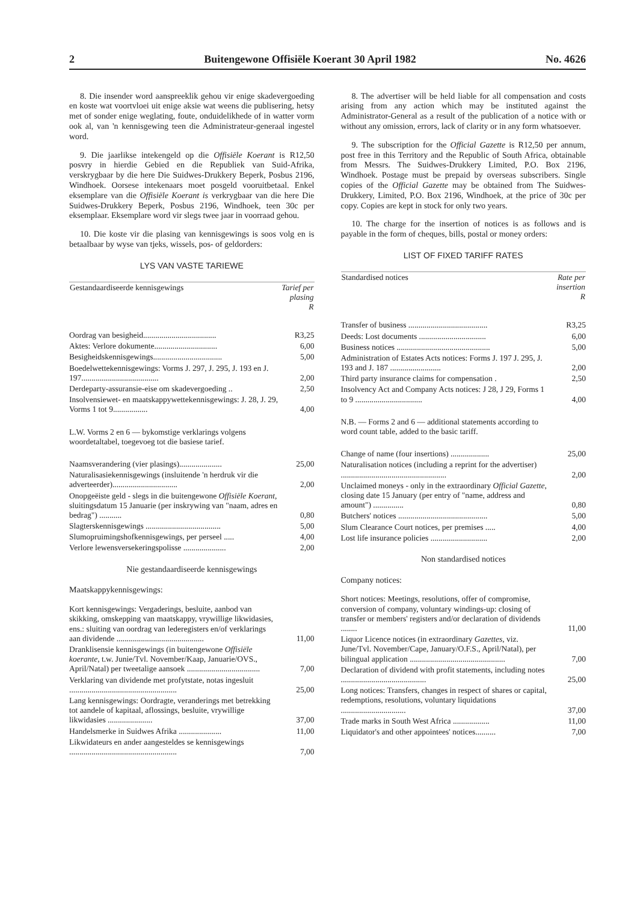2 Buitengewone Offisiële Koerant 30 April 1982 No. 4626
8. Die insender word aanspreeklik gehou vir enige skadevergoeding en koste wat voortvloei uit enige aksie wat weens die publisering, hetsy met of sonder enige weglating, foute, onduidelikhede of in watter vorm ook al, van 'n kennisgewing teen die Administrateur-generaal ingestel word.
9. Die jaarlikse intekengeld op die Offisiële Koerant is R12,50 posvry in hierdie Gebied en die Republiek van Suid-Afrika, verskrygbaar by die here Die Suidwes-Drukkery Beperk, Posbus 2196, Windhoek. Oorsese intekenaars moet posgeld vooruitbetaal. Enkel eksemplare van die Offisiële Koerant is verkrygbaar van die here Die Suidwes-Drukkery Beperk, Posbus 2196, Windhoek, teen 30c per eksemplaar. Eksemplare word vir slegs twee jaar in voorraad gehou.
10. Die koste vir die plasing van kennisgewings is soos volg en is betaalbaar by wyse van tjeks, wissels, pos- of geldorders:
LYS VAN VASTE TARIEWE
| Gestandaardiseerde kennisgewings | Tarief per plasing R |
| --- | --- |
| Oordrag van besigheid.................................... | R3,25 |
| Aktes: Verlore dokumente............................... | 6,00 |
| Besigheidskennisgewings.................................. | 5,00 |
| Boedelwettekennisgewings: Vorms J. 297, J. 295, J. 193 en J. 197...................................... | 2,00 |
| Derdeparty-assuransie-eise om skadevergoeding .. | 2,50 |
| Insolvensiewet- en maatskappywettekennisgewings: J. 28, J. 29, Vorms 1 tot 9................. | 4,00 |
| L.W. Vorms 2 en 6 — bykomstige verklarings volgens woordetaltabel, toegevoeg tot die basiese tarief. | |
| Naamsverandering (vier plasings)..................... | 25,00 |
| Naturalisasiekennisgewings (insluitende 'n herdruk vir die adverteerder)................................ | 2,00 |
| Onopgeëiste geld - slegs in die buitengewone Offisiële Koerant , sluitingsdatum 15 Januarie (per inskrywing van "naam, adres en bedrag") ........... | 0,80 |
| Slagterskennisgewings ..................................... | 5,00 |
| Slumopruimingshofkennisgewings, per perseel ..... | 4,00 |
| Verlore lewensversekeringspolisse ..................... | 2,00 |
Nie gestandaardiseerde kennisgewings
Maatskappykennisgewings:
| Kort kennisgewings: Vergaderings, besluite, aanbod van skikking, omskepping van maatskappy, vrywillige likwidasies, ens.: sluiting van oordrag van lederegisters en/of verklarings aan dividende ........................................... | 11,00 |
| Dranklisensie kennisgewings (in buitengewone Offisiële koerante , t.w. Junie/Tvl. November/Kaap, Januarie/OVS., April/Natal) per tweetalige aansoek .................................... | 7,00 |
| Verklaring van dividende met profytstate, notas ingesluit ..................................................... | 25,00 |
| Lang kennisgewings: Oordragte, veranderings met betrekking tot aandele of kapitaal, aflossings, besluite, vrywillige likwidasies ...................... | 37,00 |
| Handelsmerke in Suidwes Afrika ..................... | 11,00 |
| Likwidateurs en ander aangesteldes se kennisgewings ..................................................... | 7,00 |
8. The advertiser will be held liable for all compensation and costs arising from any action which may be instituted against the Administrator-General as a result of the publication of a notice with or without any omission, errors, lack of clarity or in any form whatsoever.
9. The subscription for the Official Gazette is R12,50 per annum, post free in this Territory and the Republic of South Africa, obtainable from Messrs. The Suidwes-Drukkery Limited, P.O. Box 2196, Windhoek. Postage must be prepaid by overseas subscribers. Single copies of the Official Gazette may be obtained from The Suidwes-Drukkery, Limited, P.O. Box 2196, Windhoek, at the price of 30c per copy. Copies are kept in stock for only two years.
10. The charge for the insertion of notices is as follows and is payable in the form of cheques, bills, postal or money orders:
LIST OF FIXED TARIFF RATES
| Standardised notices | Rate per insertion R |
| --- | --- |
| Transfer of business ....................................... | R3,25 |
| Deeds: Lost documents ................................. | 6,00 |
| Business notices .............................................. | 5,00 |
| Administration of Estates Acts notices: Forms J. 197 J. 295, J. 193 and J. 187 ......................... | 2,00 |
| Third party insurance claims for compensation . | 2,50 |
| Insolvency Act and Company Acts notices: J 28, J 29, Forms 1 to 9 ................................. | 4,00 |
| N.B. — Forms 2 and 6 — additional statements according to word count table, added to the basic tariff. | |
| Change of name (four insertions) ................... | 25,00 |
| Naturalisation notices (including a reprint for the advertiser) .................................................... | 2,00 |
| Unclaimed moneys - only in the extraordinary Official Gazette , closing date 15 January (per entry of "name, address and amount") ............... | 0,80 |
| Butchers' notices ............................................ | 5,00 |
| Slum Clearance Court notices, per premises ..... | 4,00 |
| Lost life insurance policies ............................ | 2,00 |
Non standardised notices
Company notices:
| Short notices: Meetings, resolutions, offer of compromise, conversion of company, voluntary windings-up: closing of transfer or members' registers and/or declaration of dividends ........ | 11,00 |
| Liquor Licence notices (in extraordinary Gazettes , viz. June/Tvl. November/Cape, January/O.F.S., April/Natal), per bilingual application ............................................... | 7,00 |
| Declaration of dividend with profit statements, including notes .......................................... | 25,00 |
| Long notices: Transfers, changes in respect of shares or capital, redemptions, resolutions, voluntary liquidations ................................ | 37,00 |
| Trade marks in South West Africa .................. | 11,00 |
| Liquidator's and other appointees' notices.......... | 7,00 |